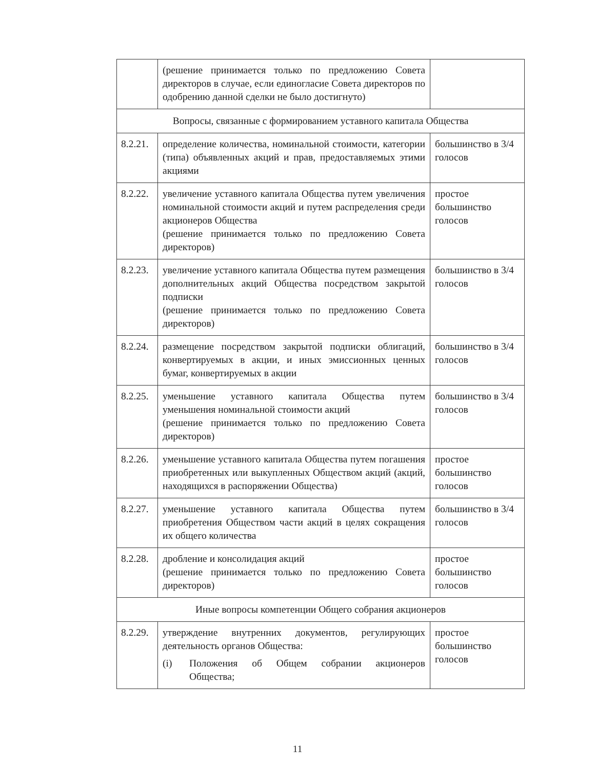| | (решение принимается только по предложению Совета директоров в случае, если единогласие Совета директоров по одобрению данной сделки не было достигнуто) | |
| Вопросы, связанные с формированием уставного капитала Общества | | |
| 8.2.21. | определение количества, номинальной стоимости, категории (типа) объявленных акций и прав, предоставляемых этими акциями | большинство в 3/4 голосов |
| 8.2.22. | увеличение уставного капитала Общества путем увеличения номинальной стоимости акций и путем распределения среди акционеров Общества (решение принимается только по предложению Совета директоров) | простое большинство голосов |
| 8.2.23. | увеличение уставного капитала Общества путем размещения дополнительных акций Общества посредством закрытой подписки (решение принимается только по предложению Совета директоров) | большинство в 3/4 голосов |
| 8.2.24. | размещение посредством закрытой подписки облигаций, конвертируемых в акции, и иных эмиссионных ценных бумаг, конвертируемых в акции | большинство в 3/4 голосов |
| 8.2.25. | уменьшение уставного капитала Общества путем уменьшения номинальной стоимости акций (решение принимается только по предложению Совета директоров) | большинство в 3/4 голосов |
| 8.2.26. | уменьшение уставного капитала Общества путем погашения приобретенных или выкупленных Обществом акций (акций, находящихся в распоряжении Общества) | простое большинство голосов |
| 8.2.27. | уменьшение уставного капитала Общества путем приобретения Обществом части акций в целях сокращения их общего количества | большинство в 3/4 голосов |
| 8.2.28. | дробление и консолидация акций (решение принимается только по предложению Совета директоров) | простое большинство голосов |
| Иные вопросы компетенции Общего собрания акционеров | | |
| 8.2.29. | утверждение внутренних документов, регулирующих деятельность органов Общества: (i) Положения об Общем собрании акционеров Общества; | простое большинство голосов |
11